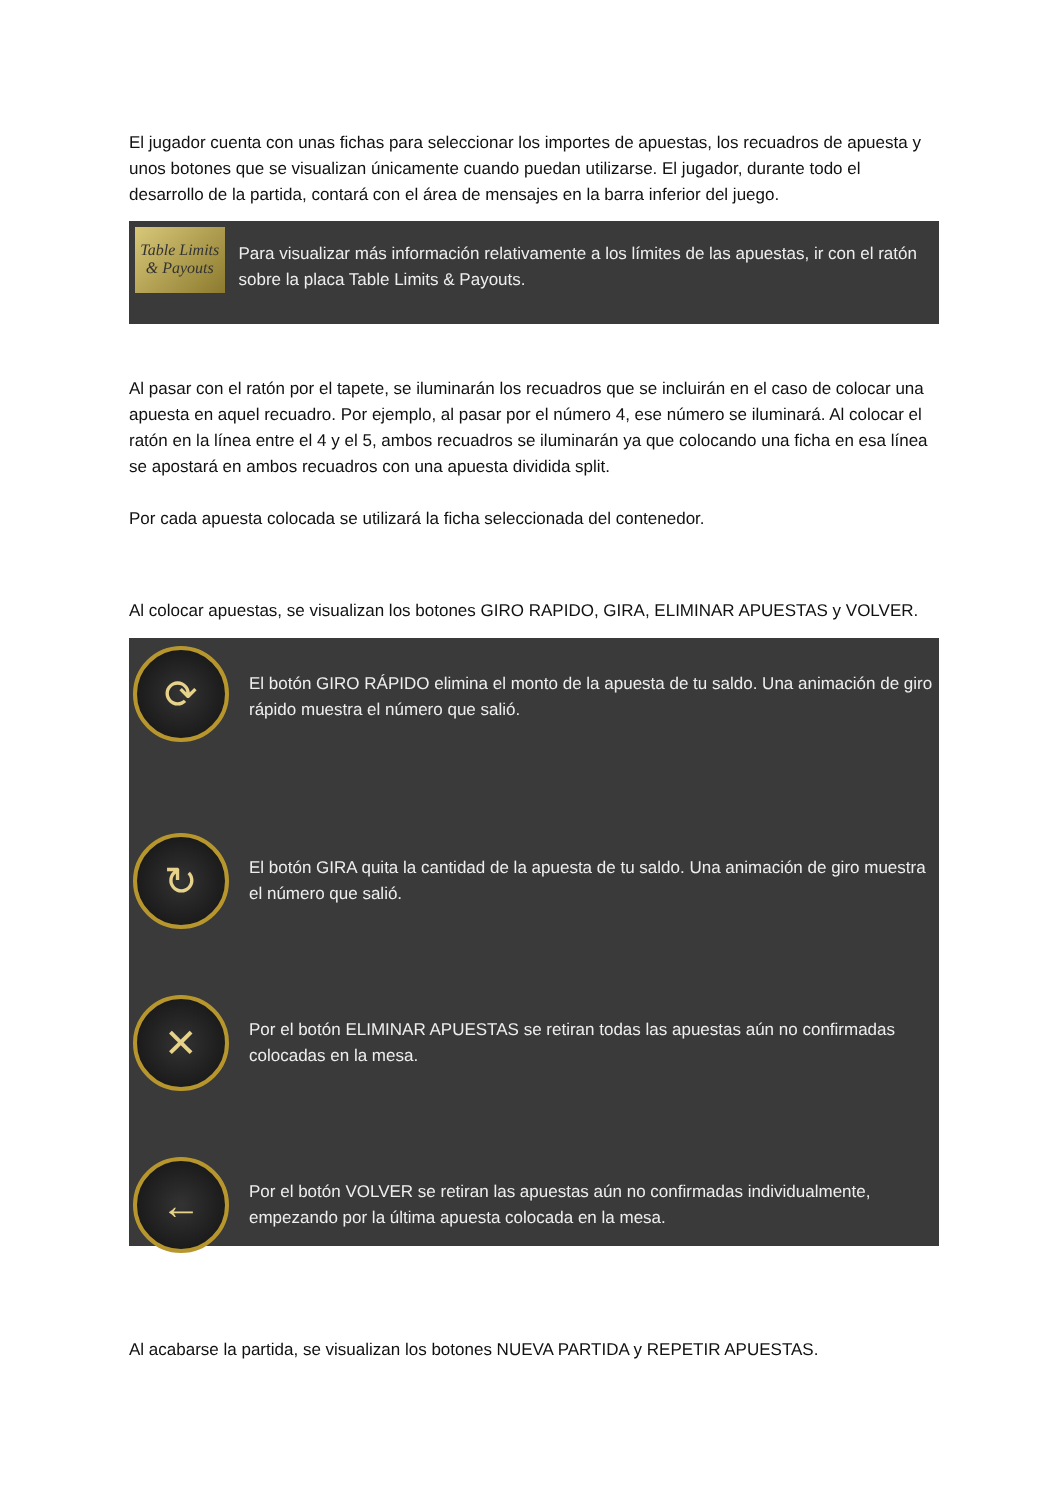El jugador cuenta con unas fichas para seleccionar los importes de apuestas, los recuadros de apuesta y unos botones que se visualizan únicamente cuando puedan utilizarse. El jugador, durante todo el desarrollo de la partida, contará con el área de mensajes en la barra inferior del juego.
Table Limits & Payouts
Para visualizar más información relativamente a los límites de las apuestas, ir con el ratón sobre la placa Table Limits & Payouts.
Al pasar con el ratón por el tapete, se iluminarán los recuadros que se incluirán en el caso de colocar una apuesta en aquel recuadro. Por ejemplo, al pasar por el número 4, ese número se iluminará. Al colocar el ratón en la línea entre el 4 y el 5, ambos recuadros se iluminarán ya que colocando una ficha en esa línea se apostará en ambos recuadros con una apuesta dividida split.
Por cada apuesta colocada se utilizará la ficha seleccionada del contenedor.
Al colocar apuestas, se visualizan los botones GIRO RAPIDO, GIRA, ELIMINAR APUESTAS y VOLVER.
⟳
El botón GIRO RÁPIDO elimina el monto de la apuesta de tu saldo. Una animación de giro rápido muestra el número que salió.
↻
El botón GIRA quita la cantidad de la apuesta de tu saldo. Una animación de giro muestra el número que salió.
✕
Por el botón ELIMINAR APUESTAS se retiran todas las apuestas aún no confirmadas colocadas en la mesa.
←
Por el botón VOLVER se retiran las apuestas aún no confirmadas individualmente, empezando por la última apuesta colocada en la mesa.
Al acabarse la partida, se visualizan los botones NUEVA PARTIDA y REPETIR APUESTAS.